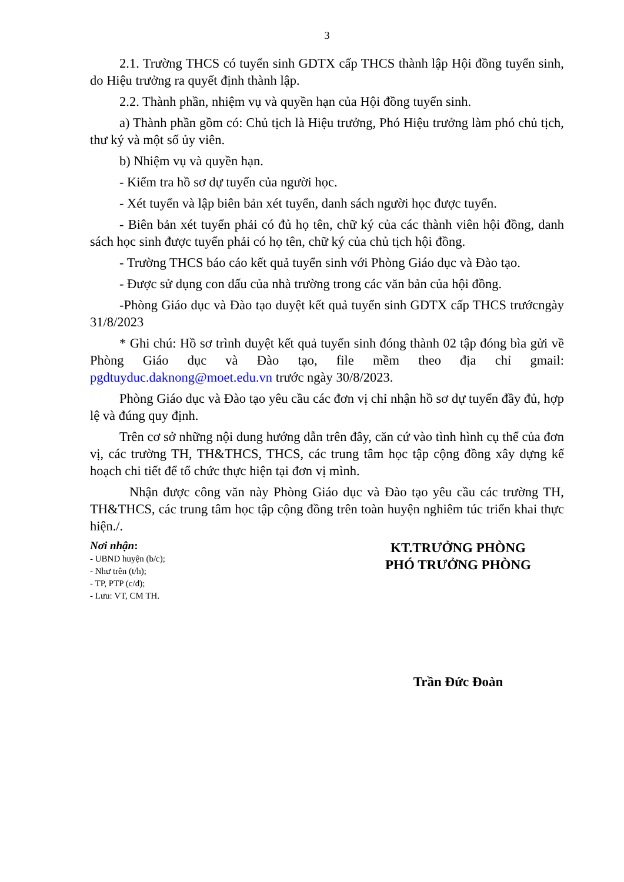3
2.1. Trường THCS có tuyển sinh GDTX cấp THCS thành lập Hội đồng tuyển sinh, do Hiệu trưởng ra quyết định thành lập.
2.2. Thành phần, nhiệm vụ và quyền hạn của Hội đồng tuyển sinh.
a) Thành phần gồm có: Chủ tịch là Hiệu trưởng, Phó Hiệu trưởng làm phó chủ tịch, thư ký và một số ủy viên.
b) Nhiệm vụ và quyền hạn.
- Kiểm tra hồ sơ dự tuyển của người học.
- Xét tuyển và lập biên bản xét tuyển, danh sách người học được tuyển.
- Biên bản xét tuyển phải có đủ họ tên, chữ ký của các thành viên hội đồng, danh sách học sinh được tuyển phải có họ tên, chữ ký của chủ tịch hội đồng.
- Trường THCS báo cáo kết quả tuyển sinh với Phòng Giáo dục và Đào tạo.
- Được sử dụng con dấu của nhà trường trong các văn bản của hội đồng.
-Phòng Giáo dục và Đào tạo duyệt kết quả tuyển sinh GDTX cấp THCS trướcngày 31/8/2023
* Ghi chú: Hồ sơ trình duyệt kết quả tuyển sinh đóng thành 02 tập đóng bìa gửi về Phòng Giáo dục và Đào tạo, file mềm theo địa chỉ gmail: pgdtuyduc.daknong@moet.edu.vn trước ngày 30/8/2023.
Phòng Giáo dục và Đào tạo yêu cầu các đơn vị chỉ nhận hồ sơ dự tuyển đầy đủ, hợp lệ và đúng quy định.
Trên cơ sở những nội dung hướng dẫn trên đây, căn cứ vào tình hình cụ thể của đơn vị, các trường TH, TH&THCS, THCS, các trung tâm học tập cộng đồng xây dựng kế hoạch chi tiết để tổ chức thực hiện tại đơn vị mình.
Nhận được công văn này Phòng Giáo dục và Đào tạo yêu cầu các trường TH, TH&THCS, các trung tâm học tập cộng đồng trên toàn huyện nghiêm túc triển khai thực hiện./.
Nơi nhận:
- UBND huyện (b/c);
- Như trên (t/h);
- TP, PTP (c/đ);
- Lưu: VT, CM TH.
KT.TRƯỞNG PHÒNG
PHÓ TRƯỞNG PHÒNG
Trần Đức Đoàn